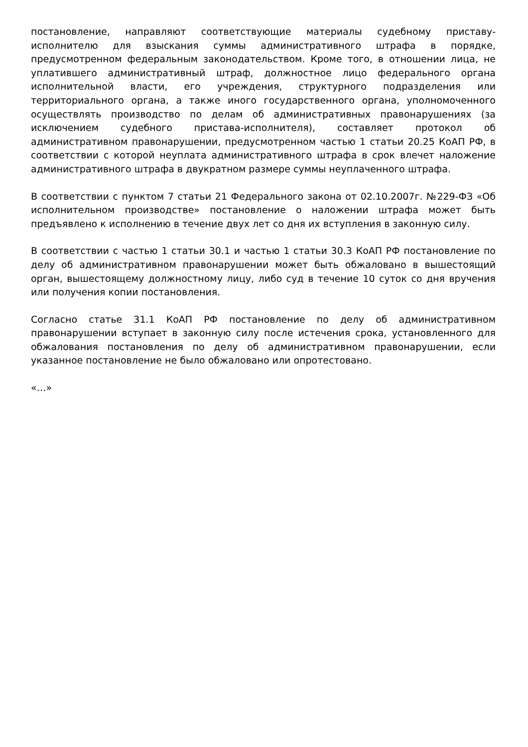постановление, направляют соответствующие материалы судебному приставу-исполнителю для взыскания суммы административного штрафа в порядке, предусмотренном федеральным законодательством. Кроме того, в отношении лица, не уплатившего административный штраф, должностное лицо федерального органа исполнительной власти, его учреждения, структурного подразделения или территориального органа, а также иного государственного органа, уполномоченного осуществлять производство по делам об административных правонарушениях (за исключением судебного пристава-исполнителя), составляет протокол об административном правонарушении, предусмотренном частью 1 статьи 20.25 КоАП РФ, в соответствии с которой неуплата административного штрафа в срок влечет наложение административного штрафа в двукратном размере суммы неуплаченного штрафа.
В соответствии с пунктом 7 статьи 21 Федерального закона от 02.10.2007г. №229-ФЗ «Об исполнительном производстве» постановление о наложении штрафа может быть предъявлено к исполнению в течение двух лет со дня их вступления в законную силу.
В соответствии с частью 1 статьи 30.1 и частью 1 статьи 30.3 КоАП РФ постановление по делу об административном правонарушении может быть обжаловано в вышестоящий орган, вышестоящему должностному лицу, либо суд в течение 10 суток со дня вручения или получения копии постановления.
Согласно статье 31.1 КоАП РФ постановление по делу об административном правонарушении вступает в законную силу после истечения срока, установленного для обжалования постановления по делу об административном правонарушении, если указанное постановление не было обжаловано или опротестовано.
«…»